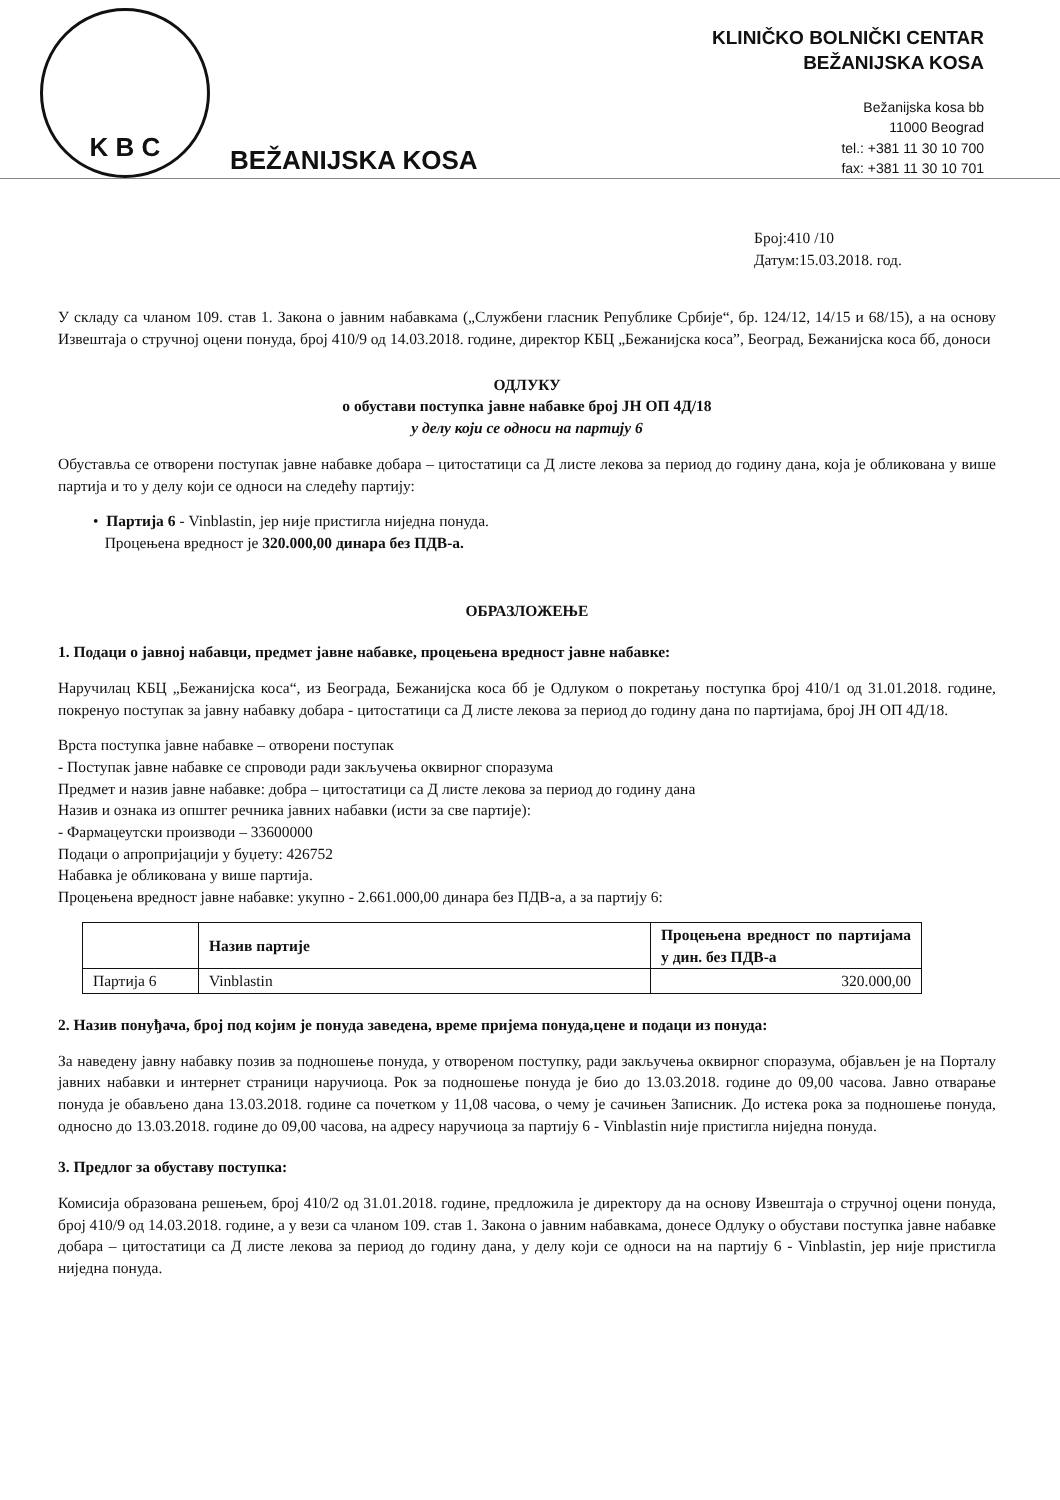K B C
BEŽANIJSKA KOSA
KLINIČKO BOLNIČKI CENTAR
BEŽANIJSKA KOSA
Bežanijska kosa bb
11000 Beograd
tel.: +381 11 30 10 700
fax: +381 11 30 10 701
Број:410 /10
Датум:15.03.2018. год.
У складу са чланом 109. став 1. Закона о јавним набавкама („Службени гласник Републике Србије“, бр. 124/12, 14/15 и 68/15), а на основу Извештаја о стручној оцени понуда, број 410/9 од 14.03.2018. године, директор КБЦ „Бежанијска коса”, Београд, Бежанијска коса бб, доноси
ОДЛУКУ
о обустави поступка јавне набавке број ЈН ОП 4Д/18
у делу који се односи на партију 6
Обуставља се отворени поступак јавне набавке добара – цитостатици са Д листе лекова за период до годину дана, која је обликована у више партија и то у делу који се односи на следећу партију:
• Партија 6 - Vinblastin, јер није пристигла ниједна понуда.
Процењена вредност је 320.000,00 динара без ПДВ-а.
ОБРАЗЛОЖЕЊЕ
1. Подаци о јавној набавци, предмет јавне набавке, процењена вредност јавне набавке:
Наручилац КБЦ „Бежанијска коса“, из Београда, Бежанијска коса бб је Одлуком о покретању поступка број 410/1 од 31.01.2018. године, покренуо поступак за јавну набавку добара - цитостатици са Д листе лекова за период до годину дана по партијама, број ЈН ОП 4Д/18.
Врста поступка јавне набавке – отворени поступак
- Поступак јавне набавке се спроводи ради закључења оквирног споразума
Предмет и назив јавне набавке: добра – цитостатици са Д листе лекова за период до годину дана
Назив и ознака из општег речника јавних набавки (исти за све партије):
- Фармацеутски производи – 33600000
Подаци о апропријацији у буџету: 426752
Набавка је обликована у више партија.
Процењена вредност јавне набавке: укупно - 2.661.000,00 динара без ПДВ-а, а за партију 6:
| | Назив партије | Процењена вредност по партијама у дин. без ПДВ-а |
| --- | --- | --- |
| Партија 6 | Vinblastin | 320.000,00 |
2. Назив понуђача, број под којим је понуда заведена, време пријема понуда,цене и подаци из понуда:
За наведену јавну набавку позив за подношење понуда, у отвореном поступку, ради закључења оквирног споразума, објављен је на Порталу јавних набавки и интернет страници наручиоца. Рок за подношење понуда је био до 13.03.2018. године до 09,00 часова. Јавно отварање понуда је обављено дана 13.03.2018. године са почетком у 11,08 часова, о чему је сачињен Записник. До истека рока за подношење понуда, односно до 13.03.2018. године до 09,00 часова, на адресу наручиоца за партију 6 - Vinblastin није пристигла ниједна понуда.
3. Предлог за обуставу поступка:
Комисија образована решењем, број 410/2 од 31.01.2018. године, предложила је директору да на основу Извештаја о стручној оцени понуда, број 410/9 од 14.03.2018. године, а у вези са чланом 109. став 1. Закона о јавним набавкама, донесе Одлуку о обустави поступка јавне набавке добара – цитостатици са Д листе лекова за период до годину дана, у делу који се односи на на партију 6 - Vinblastin, јер није пристигла ниједна понуда.